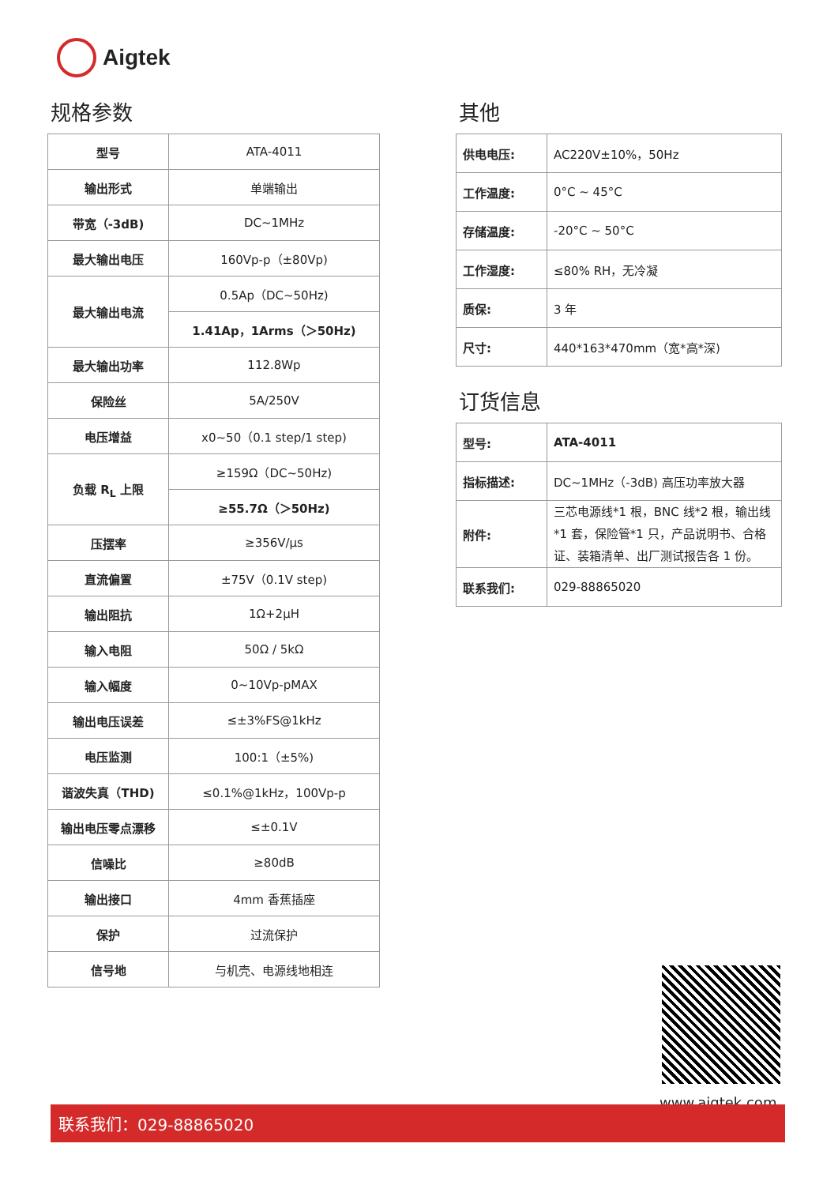Aigtek
规格参数
| 型号 | ATA-4011 |
| 输出形式 | 单端输出 |
| 带宽（-3dB) | DC~1MHz |
| 最大输出电压 | 160Vp-p（±80Vp) |
| 最大输出电流 | 0.5Ap（DC~50Hz) |
| | 1.41Ap，1Arms（＞50Hz) |
| 最大输出功率 | 112.8Wp |
| 保险丝 | 5A/250V |
| 电压增益 | x0~50（0.1 step/1 step) |
| 负载 R<sub>L</sub> 上限 | ≥159Ω（DC~50Hz) |
| | ≥55.7Ω（＞50Hz) |
| 压摆率 | ≥356V/μs |
| 直流偏置 | ±75V（0.1V step) |
| 输出阻抗 | 1Ω+2μH |
| 输入电阻 | 50Ω / 5kΩ |
| 输入幅度 | 0~10Vp-pMAX |
| 输出电压误差 | ≤±3%FS@1kHz |
| 电压监测 | 100:1（±5%) |
| 谐波失真（THD) | ≤0.1%@1kHz，100Vp-p |
| 输出电压零点漂移 | ≤±0.1V |
| 信噪比 | ≥80dB |
| 输出接口 | 4mm 香蕉插座 |
| 保护 | 过流保护 |
| 信号地 | 与机壳、电源线地相连 |
其他
| 供电电压: | AC220V±10%，50Hz |
| 工作温度: | 0°C ~ 45°C |
| 存储温度: | -20°C ~ 50°C |
| 工作湿度: | ≤80% RH，无冷凝 |
| 质保: | 3 年 |
| 尺寸: | 440*163*470mm（宽*高*深) |
订货信息
| 型号: | ATA-4011 |
| 指标描述: | DC~1MHz（-3dB) 高压功率放大器 |
| 附件: | 三芯电源线*1 根，BNC 线*2 根，输出线*1 套，保险管*1 只，产品说明书、合格证、装箱清单、出厂测试报告各 1 份。 |
| 联系我们: | 029-88865020 |
www.aigtek.com
联系我们：029-88865020